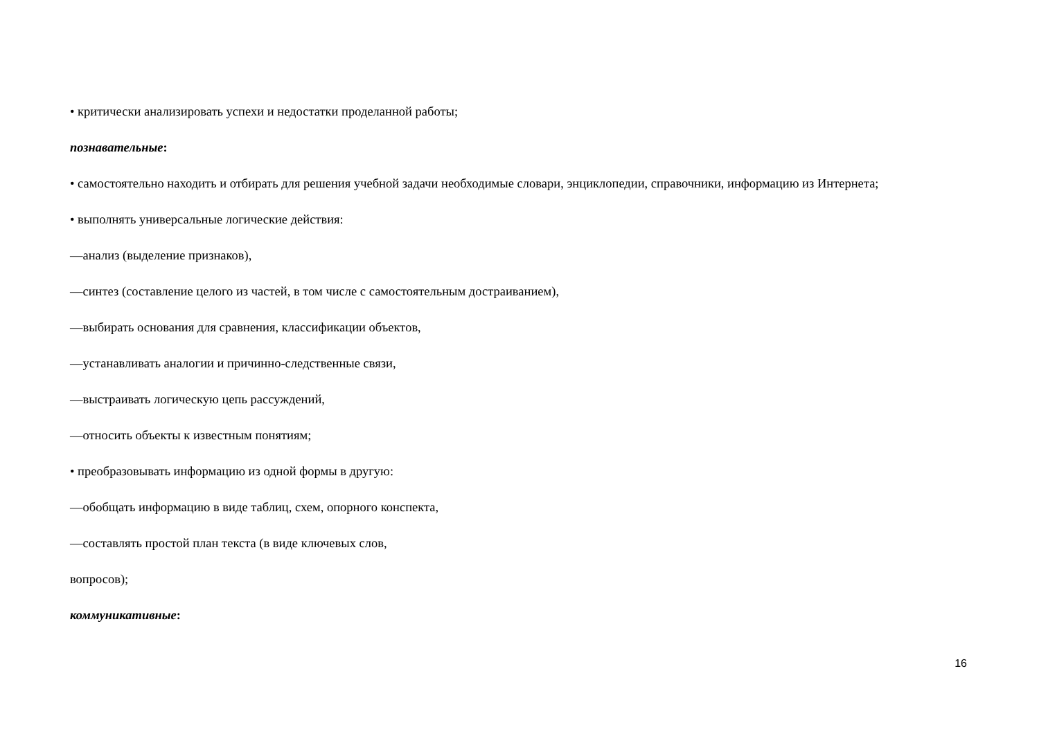• критически анализировать успехи и недостатки проделанной работы;
познавательные:
• самостоятельно находить и отбирать для решения учебной задачи необходимые словари, энциклопедии, справочники, информацию из Интернета;
• выполнять универсальные логические действия:
—анализ (выделение признаков),
—синтез (составление целого из частей, в том числе с самостоятельным достраиванием),
—выбирать основания для сравнения, классификации объектов,
—устанавливать аналогии и причинно-следственные связи,
—выстраивать логическую цепь рассуждений,
—относить объекты к известным понятиям;
• преобразовывать информацию из одной формы в другую:
—обобщать информацию в виде таблиц, схем, опорного конспекта,
—составлять простой план текста (в виде ключевых слов,
вопросов);
коммуникативные:
16